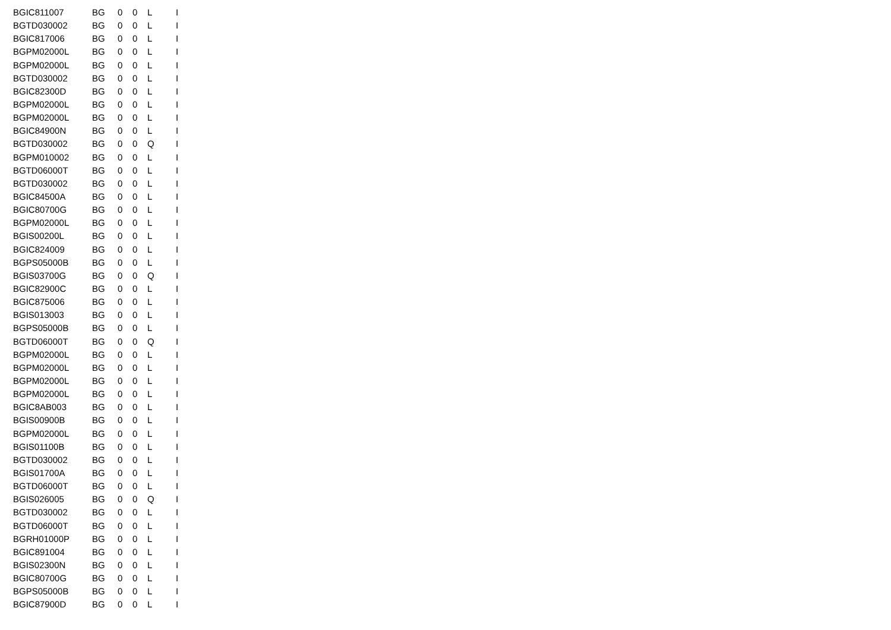| BGIC811007 | BG | 0 | 0 | L | I |
| BGTD030002 | BG | 0 | 0 | L | I |
| BGIC817006 | BG | 0 | 0 | L | I |
| BGPM02000L | BG | 0 | 0 | L | I |
| BGPM02000L | BG | 0 | 0 | L | I |
| BGTD030002 | BG | 0 | 0 | L | I |
| BGIC82300D | BG | 0 | 0 | L | I |
| BGPM02000L | BG | 0 | 0 | L | I |
| BGPM02000L | BG | 0 | 0 | L | I |
| BGIC84900N | BG | 0 | 0 | L | I |
| BGTD030002 | BG | 0 | 0 | Q | I |
| BGPM010002 | BG | 0 | 0 | L | I |
| BGTD06000T | BG | 0 | 0 | L | I |
| BGTD030002 | BG | 0 | 0 | L | I |
| BGIC84500A | BG | 0 | 0 | L | I |
| BGIC80700G | BG | 0 | 0 | L | I |
| BGPM02000L | BG | 0 | 0 | L | I |
| BGIS00200L | BG | 0 | 0 | L | I |
| BGIC824009 | BG | 0 | 0 | L | I |
| BGPS05000B | BG | 0 | 0 | L | I |
| BGIS03700G | BG | 0 | 0 | Q | I |
| BGIC82900C | BG | 0 | 0 | L | I |
| BGIC875006 | BG | 0 | 0 | L | I |
| BGIS013003 | BG | 0 | 0 | L | I |
| BGPS05000B | BG | 0 | 0 | L | I |
| BGTD06000T | BG | 0 | 0 | Q | I |
| BGPM02000L | BG | 0 | 0 | L | I |
| BGPM02000L | BG | 0 | 0 | L | I |
| BGPM02000L | BG | 0 | 0 | L | I |
| BGPM02000L | BG | 0 | 0 | L | I |
| BGIC8AB003 | BG | 0 | 0 | L | I |
| BGIS00900B | BG | 0 | 0 | L | I |
| BGPM02000L | BG | 0 | 0 | L | I |
| BGIS01100B | BG | 0 | 0 | L | I |
| BGTD030002 | BG | 0 | 0 | L | I |
| BGIS01700A | BG | 0 | 0 | L | I |
| BGTD06000T | BG | 0 | 0 | L | I |
| BGIS026005 | BG | 0 | 0 | Q | I |
| BGTD030002 | BG | 0 | 0 | L | I |
| BGTD06000T | BG | 0 | 0 | L | I |
| BGRH01000P | BG | 0 | 0 | L | I |
| BGIC891004 | BG | 0 | 0 | L | I |
| BGIS02300N | BG | 0 | 0 | L | I |
| BGIC80700G | BG | 0 | 0 | L | I |
| BGPS05000B | BG | 0 | 0 | L | I |
| BGIC87900D | BG | 0 | 0 | L | I |